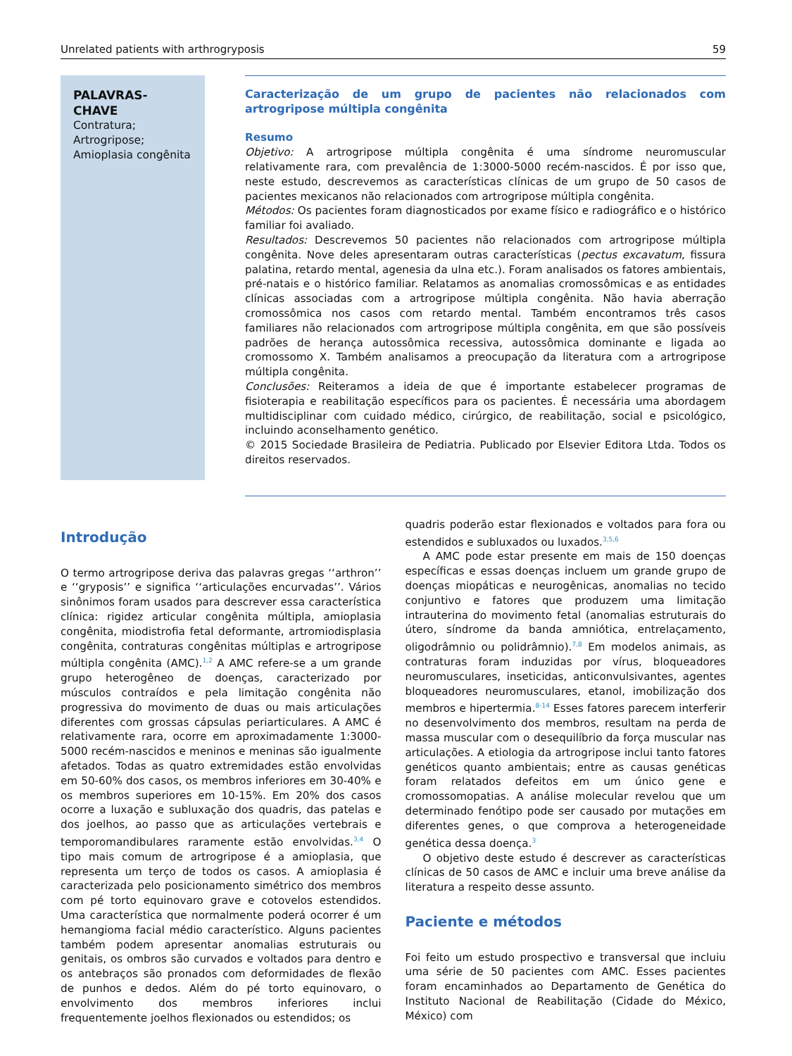Unrelated patients with arthrogryposis 59
PALAVRAS-CHAVE
Contratura;
Artrogripose;
Amioplasia congênita
Caracterização de um grupo de pacientes não relacionados com artrogripose múltipla congênita
Resumo
Objetivo: A artrogripose múltipla congênita é uma síndrome neuromuscular relativamente rara, com prevalência de 1:3000-5000 recém-nascidos. É por isso que, neste estudo, descrevemos as características clínicas de um grupo de 50 casos de pacientes mexicanos não relacionados com artrogripose múltipla congênita.
Métodos: Os pacientes foram diagnosticados por exame físico e radiográfico e o histórico familiar foi avaliado.
Resultados: Descrevemos 50 pacientes não relacionados com artrogripose múltipla congênita. Nove deles apresentaram outras características (pectus excavatum, fissura palatina, retardo mental, agenesia da ulna etc.). Foram analisados os fatores ambientais, pré-natais e o histórico familiar. Relatamos as anomalias cromossômicas e as entidades clínicas associadas com a artrogripose múltipla congênita. Não havia aberração cromossômica nos casos com retardo mental. Também encontramos três casos familiares não relacionados com artrogripose múltipla congênita, em que são possíveis padrões de herança autossômica recessiva, autossômica dominante e ligada ao cromossomo X. Também analisamos a preocupação da literatura com a artrogripose múltipla congênita.
Conclusões: Reiteramos a ideia de que é importante estabelecer programas de fisioterapia e reabilitação específicos para os pacientes. É necessária uma abordagem multidisciplinar com cuidado médico, cirúrgico, de reabilitação, social e psicológico, incluindo aconselhamento genético.
© 2015 Sociedade Brasileira de Pediatria. Publicado por Elsevier Editora Ltda. Todos os direitos reservados.
Introdução
O termo artrogripose deriva das palavras gregas ‘‘arthron’’ e ‘‘gryposis’’ e significa ‘‘articulações encurvadas’’. Vários sinônimos foram usados para descrever essa característica clínica: rigidez articular congênita múltipla, amioplasia congênita, miodistrofia fetal deformante, artromiodisplasia congênita, contraturas congênitas múltiplas e artrogripose múltipla congênita (AMC).<sup>1,2</sup> A AMC refere-se a um grande grupo heterogêneo de doenças, caracterizado por músculos contraídos e pela limitação congênita não progressiva do movimento de duas ou mais articulações diferentes com grossas cápsulas periarticulares. A AMC é relativamente rara, ocorre em aproximadamente 1:3000-5000 recém-nascidos e meninos e meninas são igualmente afetados. Todas as quatro extremidades estão envolvidas em 50-60% dos casos, os membros inferiores em 30-40% e os membros superiores em 10-15%. Em 20% dos casos ocorre a luxação e subluxação dos quadris, das patelas e dos joelhos, ao passo que as articulações vertebrais e temporomandibulares raramente estão envolvidas.<sup>3,4</sup> O tipo mais comum de artrogripose é a amioplasia, que representa um terço de todos os casos. A amioplasia é caracterizada pelo posicionamento simétrico dos membros com pé torto equinovaro grave e cotovelos estendidos. Uma característica que normalmente poderá ocorrer é um hemangioma facial médio característico. Alguns pacientes também podem apresentar anomalias estruturais ou genitais, os ombros são curvados e voltados para dentro e os antebraços são pronados com deformidades de flexão de punhos e dedos. Além do pé torto equinovaro, o envolvimento dos membros inferiores inclui frequentemente joelhos flexionados ou estendidos; os
quadris poderão estar flexionados e voltados para fora ou estendidos e subluxados ou luxados.<sup>3,5,6</sup>
A AMC pode estar presente em mais de 150 doenças específicas e essas doenças incluem um grande grupo de doenças miopáticas e neurogênicas, anomalias no tecido conjuntivo e fatores que produzem uma limitação intrauterina do movimento fetal (anomalias estruturais do útero, síndrome da banda amniótica, entrelaçamento, oligodrâmnio ou polidrâmnio).<sup>7,8</sup> Em modelos animais, as contraturas foram induzidas por vírus, bloqueadores neuromusculares, inseticidas, anticonvulsivantes, agentes bloqueadores neuromusculares, etanol, imobilização dos membros e hipertermia.<sup>8-14</sup> Esses fatores parecem interferir no desenvolvimento dos membros, resultam na perda de massa muscular com o desequilíbrio da força muscular nas articulações. A etiologia da artrogripose inclui tanto fatores genéticos quanto ambientais; entre as causas genéticas foram relatados defeitos em um único gene e cromossomopatias. A análise molecular revelou que um determinado fenótipo pode ser causado por mutações em diferentes genes, o que comprova a heterogeneidade genética dessa doença.<sup>3</sup>
O objetivo deste estudo é descrever as características clínicas de 50 casos de AMC e incluir uma breve análise da literatura a respeito desse assunto.
Paciente e métodos
Foi feito um estudo prospectivo e transversal que incluiu uma série de 50 pacientes com AMC. Esses pacientes foram encaminhados ao Departamento de Genética do Instituto Nacional de Reabilitação (Cidade do México, México) com